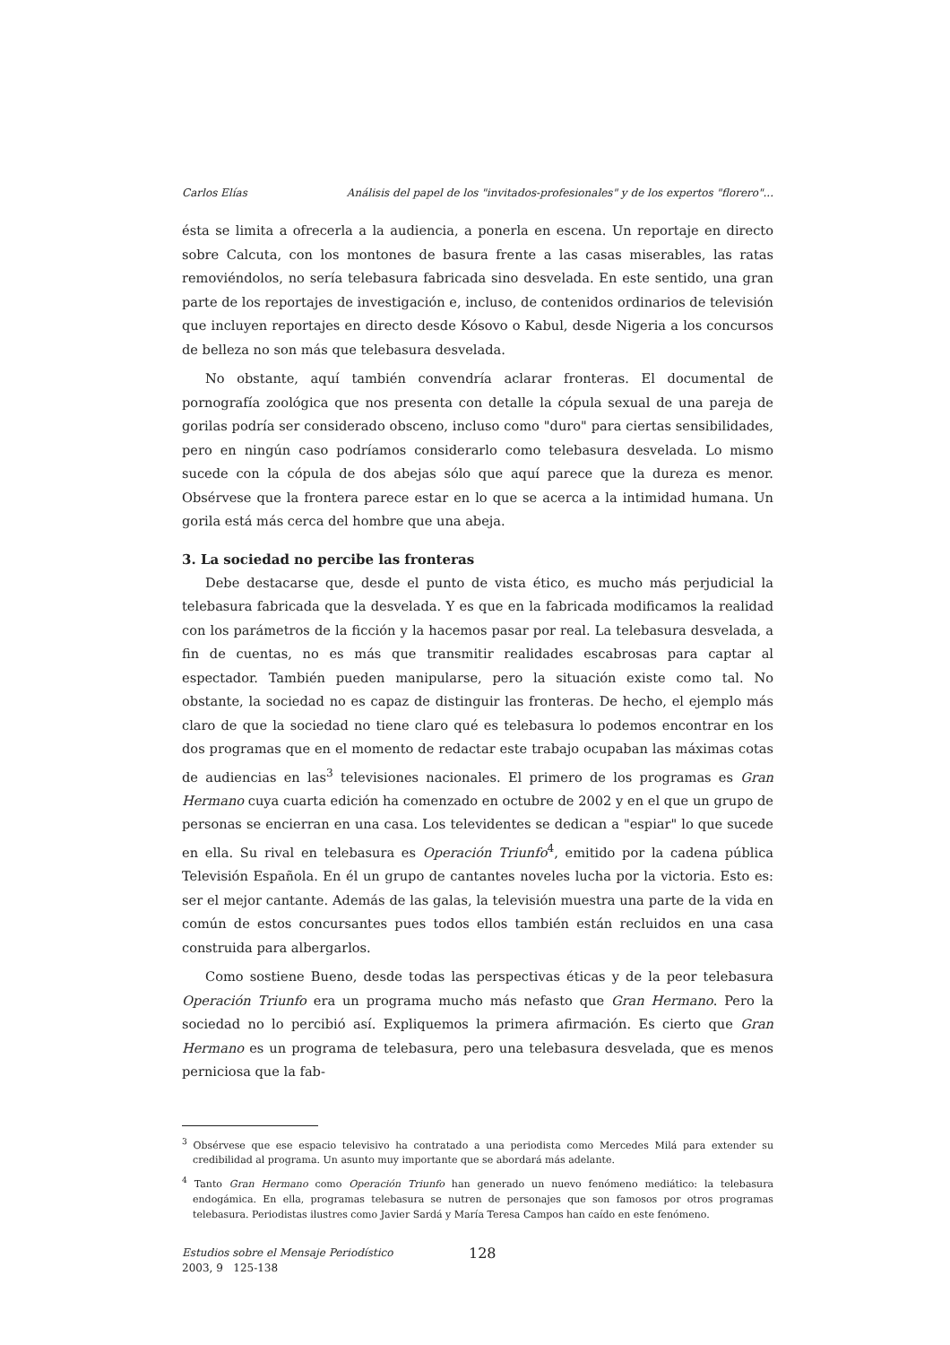Carlos Elías Análisis del papel de los "invitados-profesionales" y de los expertos "florero"...
ésta se limita a ofrecerla a la audiencia, a ponerla en escena. Un reportaje en directo sobre Calcuta, con los montones de basura frente a las casas miserables, las ratas removiéndolos, no sería telebasura fabricada sino desvelada. En este sentido, una gran parte de los reportajes de investigación e, incluso, de contenidos ordinarios de televisión que incluyen reportajes en directo desde Kósovo o Kabul, desde Nigeria a los concursos de belleza no son más que telebasura desvelada.
No obstante, aquí también convendría aclarar fronteras. El documental de pornografía zoológica que nos presenta con detalle la cópula sexual de una pareja de gorilas podría ser considerado obsceno, incluso como "duro" para ciertas sensibilidades, pero en ningún caso podríamos considerarlo como telebasura desvelada. Lo mismo sucede con la cópula de dos abejas sólo que aquí parece que la dureza es menor. Obsérvese que la frontera parece estar en lo que se acerca a la intimidad humana. Un gorila está más cerca del hombre que una abeja.
3. La sociedad no percibe las fronteras
Debe destacarse que, desde el punto de vista ético, es mucho más perjudicial la telebasura fabricada que la desvelada. Y es que en la fabricada modificamos la realidad con los parámetros de la ficción y la hacemos pasar por real. La telebasura desvelada, a fin de cuentas, no es más que transmitir realidades escabrosas para captar al espectador. También pueden manipularse, pero la situación existe como tal. No obstante, la sociedad no es capaz de distinguir las fronteras. De hecho, el ejemplo más claro de que la sociedad no tiene claro qué es telebasura lo podemos encontrar en los dos programas que en el momento de redactar este trabajo ocupaban las máximas cotas de audiencias en las<sup>3</sup> televisiones nacionales. El primero de los programas es Gran Hermano cuya cuarta edición ha comenzado en octubre de 2002 y en el que un grupo de personas se encierran en una casa. Los televidentes se dedican a "espiar" lo que sucede en ella. Su rival en telebasura es Operación Triunfo<sup>4</sup>, emitido por la cadena pública Televisión Española. En él un grupo de cantantes noveles lucha por la victoria. Esto es: ser el mejor cantante. Además de las galas, la televisión muestra una parte de la vida en común de estos concursantes pues todos ellos también están recluidos en una casa construida para albergarlos.
Como sostiene Bueno, desde todas las perspectivas éticas y de la peor telebasura Operación Triunfo era un programa mucho más nefasto que Gran Hermano. Pero la sociedad no lo percibió así. Expliquemos la primera afirmación. Es cierto que Gran Hermano es un programa de telebasura, pero una telebasura desvelada, que es menos perniciosa que la fab-
<sup>3</sup> Obsérvese que ese espacio televisivo ha contratado a una periodista como Mercedes Milá para extender su credibilidad al programa. Un asunto muy importante que se abordará más adelante.
<sup>4</sup> Tanto Gran Hermano como Operación Triunfo han generado un nuevo fenómeno mediático: la telebasura endogámica. En ella, programas telebasura se nutren de personajes que son famosos por otros programas telebasura. Periodistas ilustres como Javier Sardá y María Teresa Campos han caído en este fenómeno.
Estudios sobre el Mensaje Periodístico
2003, 9 125-138
128